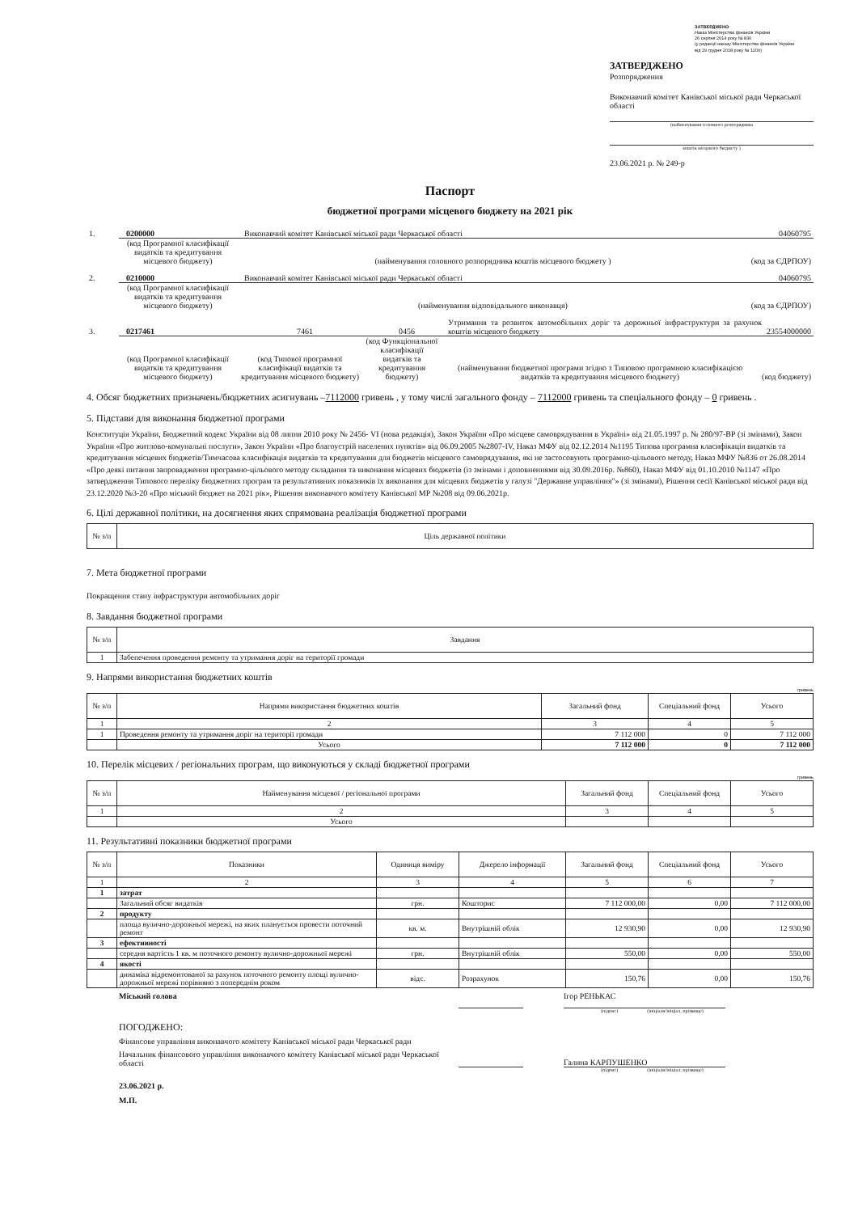ЗАТВЕРДЖЕНО
Наказ Міністерства фінансів України
26 серпня 2014 року № 836
(у редакції наказу Міністерства фінансів України
від 29 грудня 2018 року № 1209)
ЗАТВЕРДЖЕНО
Розпорядження
Виконавчий комітет Канівської міської ради Черкаської області
(найменування головного розпорядника
коштів місцевого бюджету )
23.06.2021 р. № 249-р
Паспорт
бюджетної програми місцевого бюджету на 2021 рік
1.
0200000
Виконавчий комітет Канівської міської ради Черкаської області
04060795
(код Програмної класифікації видатків та кредитування місцевого бюджету)
(найменування головного розпорядника коштів місцевого бюджету )
(код за ЄДРПОУ)
2.
0210000
Виконавчий комітет Канівської міської ради Черкаської області
04060795
(код Програмної класифікації видатків та кредитування місцевого бюджету)
(найменування відповідального виконавця)
(код за ЄДРПОУ)
3.
0217461
7461
0456
Утримання та розвиток автомобільних доріг та дорожньої інфраструктури за рахунок коштів місцевого бюджету
23554000000
(код Програмної класифікації видатків та кредитування місцевого бюджету)
(код Типової програмної класифікації видатків та кредитування місцевого бюджету)
(код Функціональної класифікації видатків та кредитування бюджету)
(найменування бюджетної програми згідно з Типовою програмною класифікацією видатків та кредитування місцевого бюджету)
(код бюджету)
4. Обсяг бюджетних призначень/бюджетних асигнувань –7112000 гривень , у тому числі загального фонду – 7112000 гривень та спеціального фонду – 0 гривень .
5. Підстави для виконання бюджетної програми
Конституція України, Бюджетний кодекс України від 08 липня 2010 року № 2456- VI (нова редакція), Закон України «Про місцеве самоврядування в Україні» від 21.05.1997 р. № 280/97-ВР (зі змінами), Закон України «Про житлово-комунальні послуги», Закон України «Про благоустрій населених пунктів» від 06.09.2005 №2807-IV, Наказ МФУ від 02.12.2014 №1195 Типова програмна класифікація видатків та кредитування місцевих бюджетів/Тимчасова класифікація видатків та кредитування для бюджетів місцевого самоврядування, які не застосовують програмно-цільового методу, Наказ МФУ №836 от 26.08.2014 «Про деякі питання запровадження програмно-цільового методу складання та виконання місцевих бюджетів (із змінами і доповненнями від 30.09.2016р. №860), Наказ МФУ від 01.10.2010 №1147 «Про затвердження Типового переліку бюджетних програм та результативних показників їх виконання для місцевих бюджетів у галузі "Державне управління"» (зі змінами), Рішення сесії Канівської міської ради від 23.12.2020 №3-20 «Про міський бюджет на 2021 рік», Рішення виконавчого комітету Канівської МР №208 від 09.06.2021р.
6. Цілі державної політики, на досягнення яких спрямована реалізація бюджетної програми
| № з/п | Ціль державної політики |
| --- | --- |
7. Мета бюджетної програми
Покращення стану інфраструктури автомобільних доріг
8. Завдання бюджетної програми
| № з/п | Завдання |
| --- | --- |
| 1 | Забепечення проведення ремонту та утримання доріг на території громади |
9. Напрями використання бюджетних коштів
гривень
| № з/п | Напрями використання бюджетних коштів | Загальний фонд | Спеціальний фонд | Усього |
| --- | --- | --- | --- | --- |
| 1 | 2 | 3 | 4 | 5 |
| 1 | Проведення ремонту та утримання доріг на території громади | 7 112 000 | 0 | 7 112 000 |
| | Усього | 7 112 000 | 0 | 7 112 000 |
10. Перелік місцевих / регіональних програм, що виконуються у складі бюджетної програми
гривень
| № з/п | Найменування місцевої / регіональної програми | Загальний фонд | Спеціальний фонд | Усього |
| --- | --- | --- | --- | --- |
| 1 | 2 | 3 | 4 | 5 |
| | Усього | | | |
11. Результативні показники бюджетної програми
| № з/п | Показники | Одиниця виміру | Джерело інформації | Загальний фонд | Спеціальний фонд | Усього |
| --- | --- | --- | --- | --- | --- | --- |
| 1 | 2 | 3 | 4 | 5 | 6 | 7 |
| 1 | затрат | | | | | |
| | Загальний обсяг видатків | грн. | Кошторис | 7 112 000,00 | 0,00 | 7 112 000,00 |
| 2 | продукту | | | | | |
| | площа вулично-дорожньої мережі, на яких планується провести поточний ремонт | кв. м. | Внутрішній облік | 12 930,90 | 0,00 | 12 930,90 |
| 3 | ефективності | | | | | |
| | середня вартість 1 кв. м поточного ремонту вулично-дорожньої мережі | грн. | Внутрішній облік | 550,00 | 0,00 | 550,00 |
| 4 | якості | | | | | |
| | динаміка відремонтованої за рахунок поточного ремонту площі вулично-дорожньої мережі порівняно з попереднім роком | відс. | Розрахунок | 150,76 | 0,00 | 150,76 |
Міський голова Ігор РЕНЬКАС
(підпис) (ініціали/ініціал, прізвище)
ПОГОДЖЕНО:
Фінансове управління виконавчого комітету Канівської міської ради Черкаської ради
Начальник фінансового управління виконавчого комітету Канівської міської ради Черкаської області
Галина КАРПУШЕНКО
(підпис) (ініціали/ініціал, прізвище)
23.06.2021 р.
М.П.